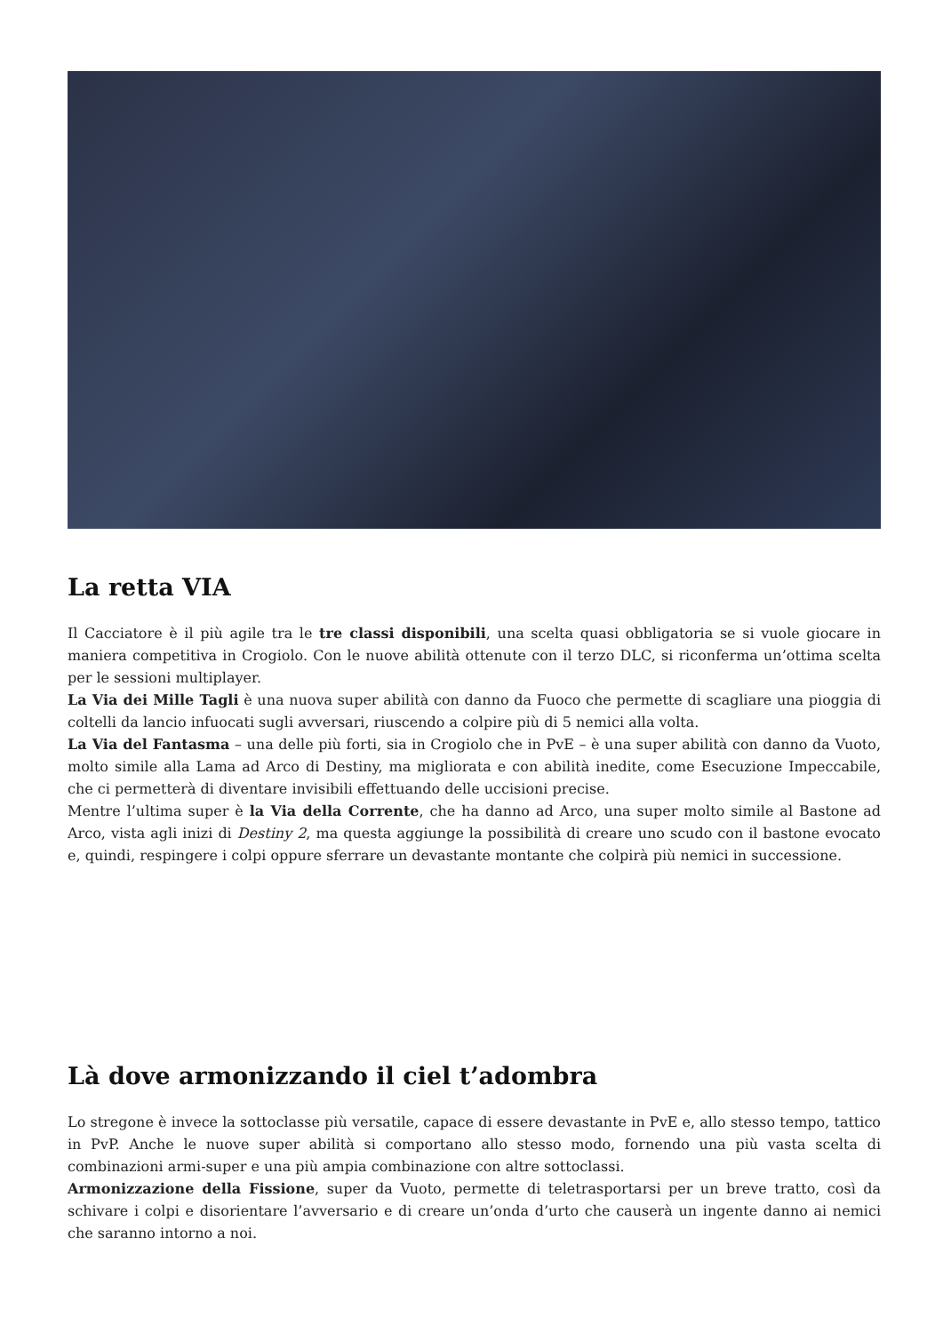La retta VIA
Il Cacciatore è il più agile tra le tre classi disponibili, una scelta quasi obbligatoria se si vuole giocare in maniera competitiva in Crogiolo. Con le nuove abilità ottenute con il terzo DLC, si riconferma un’ottima scelta per le sessioni multiplayer.
La Via dei Mille Tagli è una nuova super abilità con danno da Fuoco che permette di scagliare una pioggia di coltelli da lancio infuocati sugli avversari, riuscendo a colpire più di 5 nemici alla volta.
La Via del Fantasma – una delle più forti, sia in Crogiolo che in PvE – è una super abilità con danno da Vuoto, molto simile alla Lama ad Arco di Destiny, ma migliorata e con abilità inedite, come Esecuzione Impeccabile, che ci permetterà di diventare invisibili effettuando delle uccisioni precise.
Mentre l’ultima super è la Via della Corrente, che ha danno ad Arco, una super molto simile al Bastone ad Arco, vista agli inizi di Destiny 2, ma questa aggiunge la possibilità di creare uno scudo con il bastone evocato e, quindi, respingere i colpi oppure sferrare un devastante montante che colpirà più nemici in successione.
Là dove armonizzando il ciel t’adombra
Lo stregone è invece la sottoclasse più versatile, capace di essere devastante in PvE e, allo stesso tempo, tattico in PvP. Anche le nuove super abilità si comportano allo stesso modo, fornendo una più vasta scelta di combinazioni armi-super e una più ampia combinazione con altre sottoclassi.
Armonizzazione della Fissione, super da Vuoto, permette di teletrasportarsi per un breve tratto, così da schivare i colpi e disorientare l’avversario e di creare un’onda d’urto che causerà un ingente danno ai nemici che saranno intorno a noi.